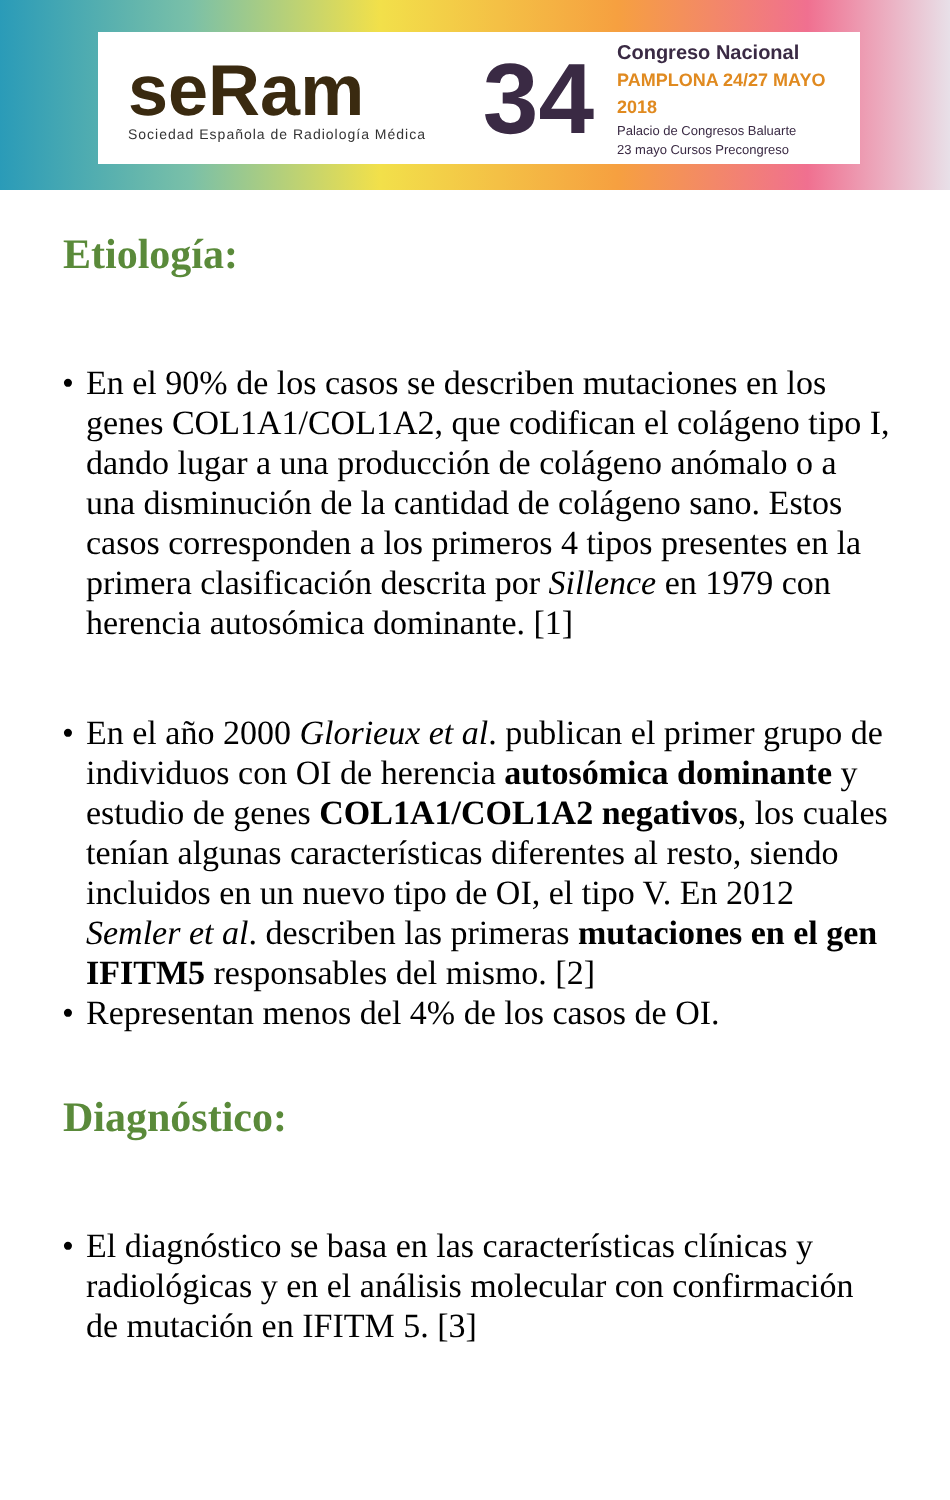seRam
Sociedad Española de Radiología Médica
34
Congreso Nacional
PAMPLONA 24/27 MAYO 2018
Palacio de Congresos Baluarte
23 mayo Cursos Precongreso
Etiología:
• En el 90% de los casos se describen mutaciones en los genes COL1A1/COL1A2, que codifican el colágeno tipo I, dando lugar a una producción de colágeno anómalo o a una disminución de la cantidad de colágeno sano. Estos casos corresponden a los primeros 4 tipos presentes en la primera clasificación descrita por Sillence en 1979 con herencia autosómica dominante. [1]
• En el año 2000 Glorieux et al. publican el primer grupo de individuos con OI de herencia autosómica dominante y estudio de genes COL1A1/COL1A2 negativos, los cuales tenían algunas características diferentes al resto, siendo incluidos en un nuevo tipo de OI, el tipo V. En 2012 Semler et al. describen las primeras mutaciones en el gen IFITM5 responsables del mismo. [2]
• Representan menos del 4% de los casos de OI.
Diagnóstico:
• El diagnóstico se basa en las características clínicas y radiológicas y en el análisis molecular con confirmación de mutación en IFITM 5. [3]